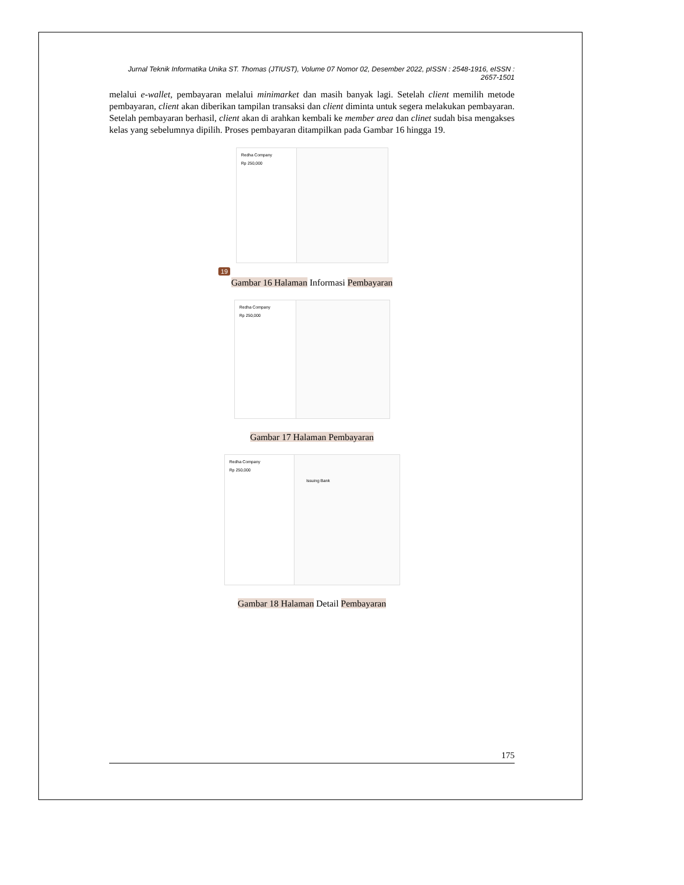Jurnal Teknik Informatika Unika ST. Thomas (JTIUST), Volume 07 Nomor 02, Desember 2022, pISSN : 2548-1916, eISSN : 2657-1501
melalui e-wallet, pembayaran melalui minimarket dan masih banyak lagi. Setelah client memilih metode pembayaran, client akan diberikan tampilan transaksi dan client diminta untuk segera melakukan pembayaran. Setelah pembayaran berhasil, client akan di arahkan kembali ke member area dan clinet sudah bisa mengakses kelas yang sebelumnya dipilih. Proses pembayaran ditampilkan pada Gambar 16 hingga 19.
Redha Company
Rp 250,000
19
Gambar 16 Halaman Informasi Pembayaran
Redha Company
Rp 250,000
Gambar 17 Halaman Pembayaran
Redha Company
Rp 250,000
Issuing Bank
Gambar 18 Halaman Detail Pembayaran
175